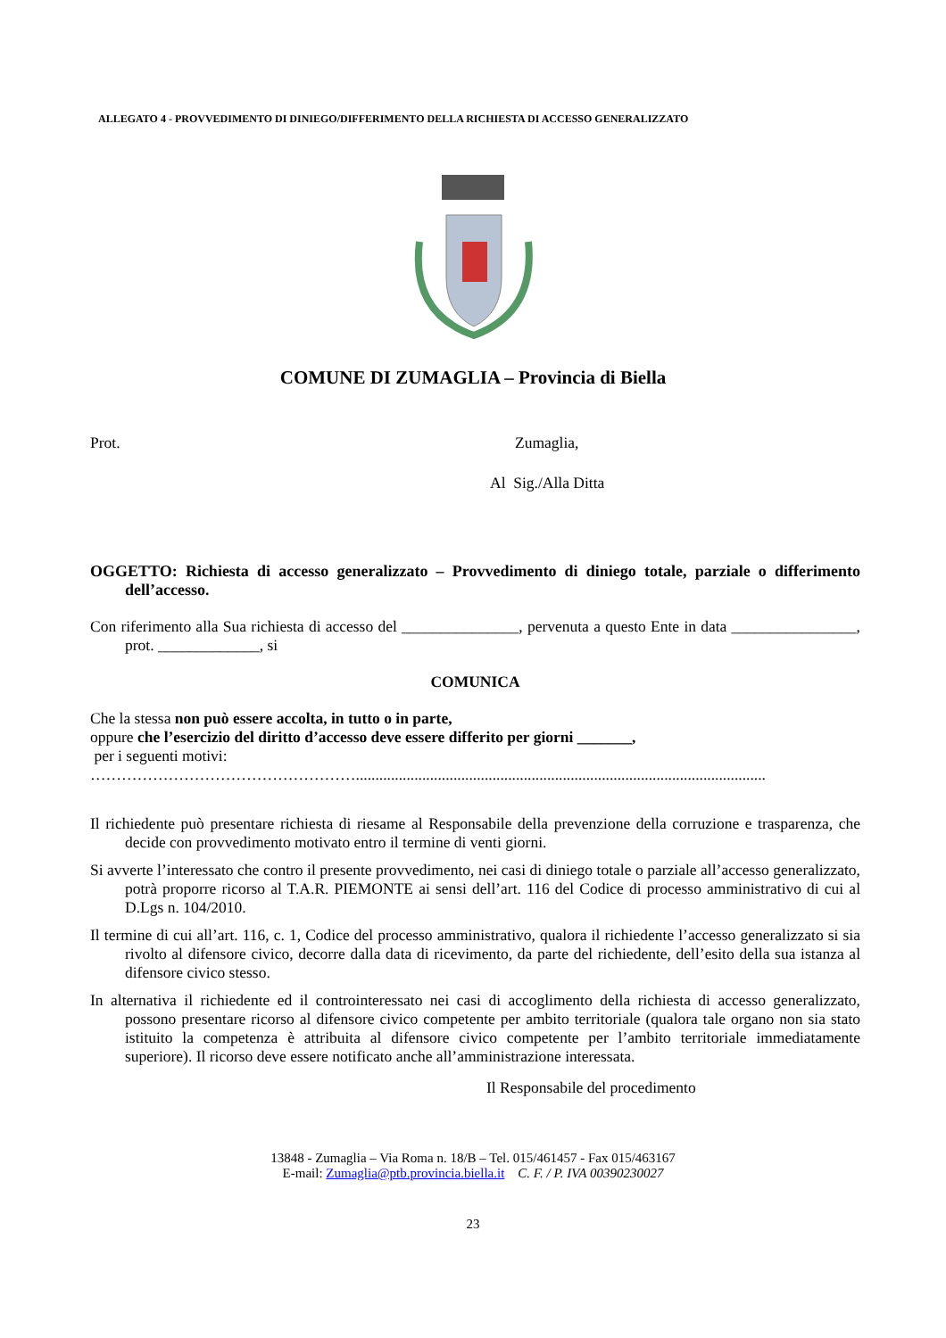ALLEGATO 4 - PROVVEDIMENTO DI DINIEGO/DIFFERIMENTO DELLA RICHIESTA DI ACCESSO GENERALIZZATO
COMUNE DI ZUMAGLIA – Provincia di Biella
Prot. Zumaglia,
Al Sig./Alla Ditta
OGGETTO: Richiesta di accesso generalizzato – Provvedimento di diniego totale, parziale o differimento dell’accesso.
Con riferimento alla Sua richiesta di accesso del _______________, pervenuta a questo Ente in data ________________, prot. _____________, si
COMUNICA
Che la stessa non può essere accolta, in tutto o in parte,
oppure che l’esercizio del diritto d’accesso deve essere differito per giorni _______,
per i seguenti motivi:
…………………………………………….........................................................................................................
Il richiedente può presentare richiesta di riesame al Responsabile della prevenzione della corruzione e trasparenza, che decide con provvedimento motivato entro il termine di venti giorni.
Si avverte l’interessato che contro il presente provvedimento, nei casi di diniego totale o parziale all’accesso generalizzato, potrà proporre ricorso al T.A.R. PIEMONTE ai sensi dell’art. 116 del Codice di processo amministrativo di cui al D.Lgs n. 104/2010.
Il termine di cui all’art. 116, c. 1, Codice del processo amministrativo, qualora il richiedente l’accesso generalizzato si sia rivolto al difensore civico, decorre dalla data di ricevimento, da parte del richiedente, dell’esito della sua istanza al difensore civico stesso.
In alternativa il richiedente ed il controinteressato nei casi di accoglimento della richiesta di accesso generalizzato, possono presentare ricorso al difensore civico competente per ambito territoriale (qualora tale organo non sia stato istituito la competenza è attribuita al difensore civico competente per l’ambito territoriale immediatamente superiore). Il ricorso deve essere notificato anche all’amministrazione interessata.
Il Responsabile del procedimento
13848 - Zumaglia – Via Roma n. 18/B – Tel. 015/461457 - Fax 015/463167
E-mail: Zumaglia@ptb.provincia.biella.it C. F. / P. IVA 00390230027
23